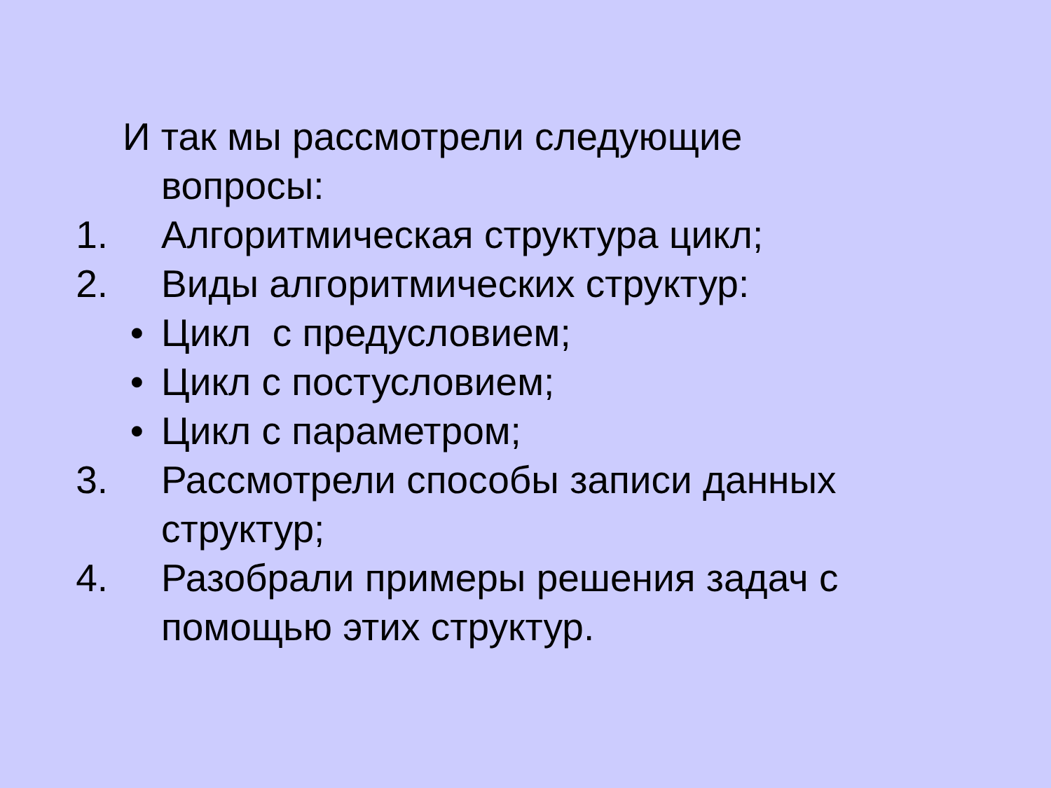И так мы рассмотрели следующие
вопросы:
1. Алгоритмическая структура цикл;
2. Виды алгоритмических структур:
• Цикл с предусловием;
• Цикл с постусловием;
• Цикл с параметром;
3. Рассмотрели способы записи данных структур;
4. Разобрали примеры решения задач с помощью этих структур.